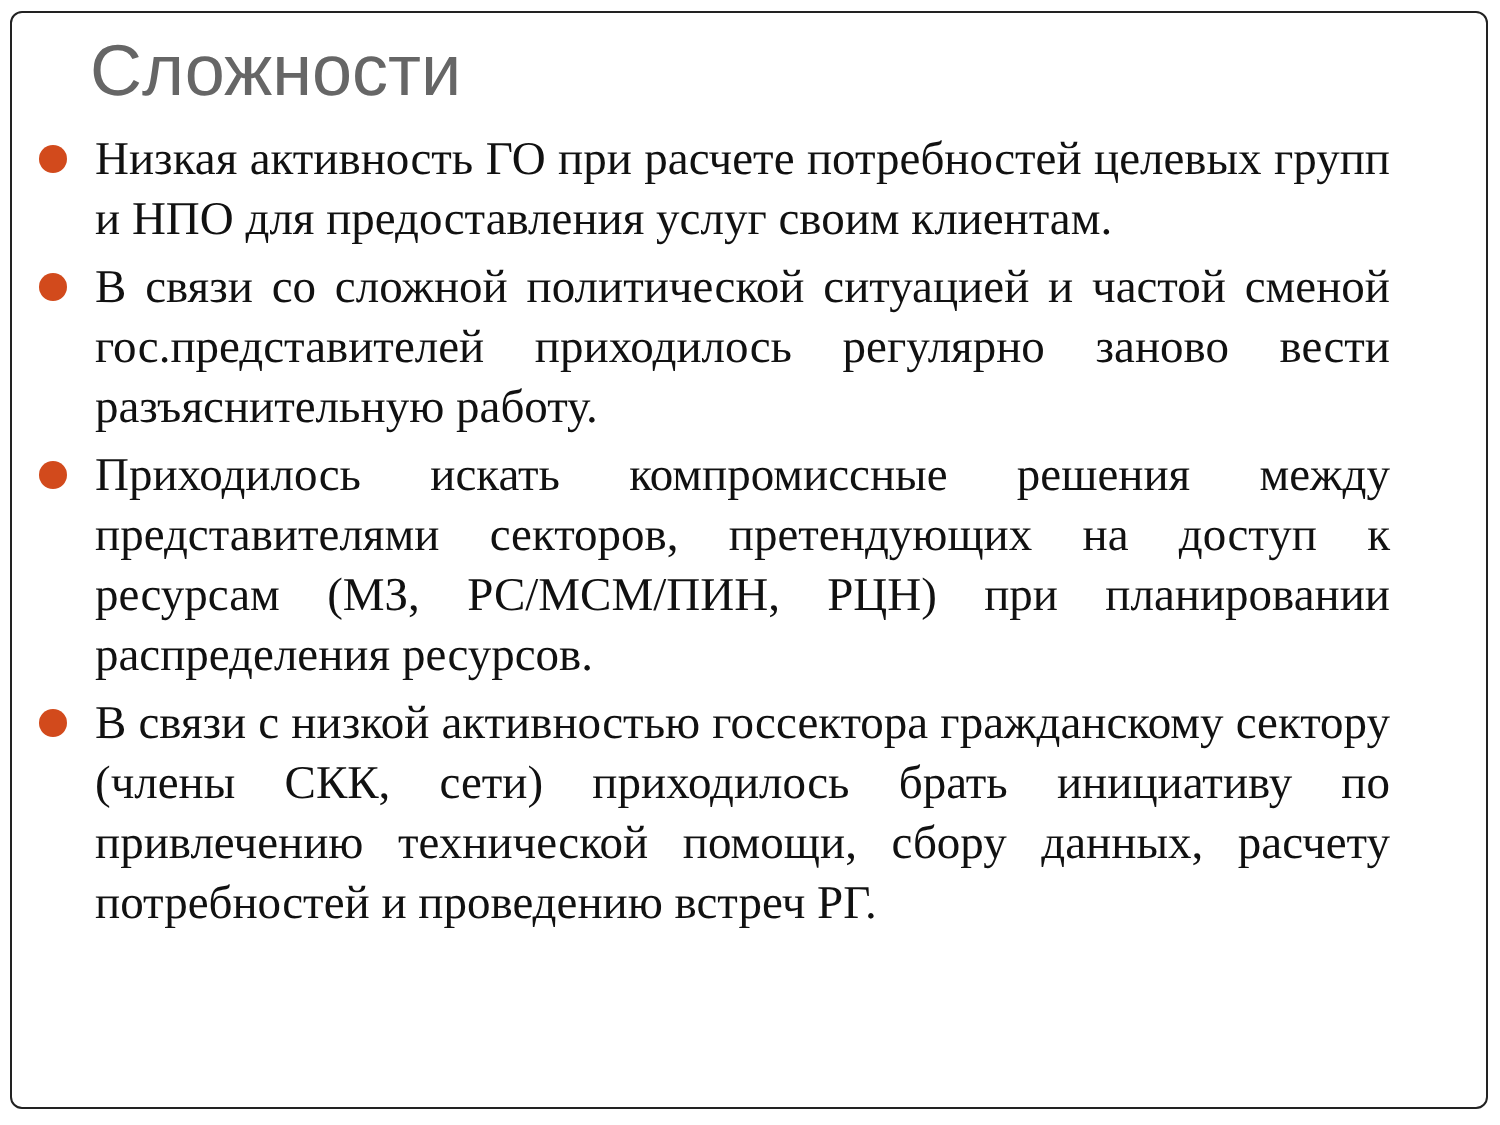Сложности
Низкая активность ГО при расчете потребностей целевых групп и НПО для предоставления услуг своим клиентам.
В связи со сложной политической ситуацией и частой сменой гос.представителей приходилось регулярно заново вести разъяснительную работу.
Приходилось искать компромиссные решения между представителями секторов, претендующих на доступ к ресурсам (МЗ, РС/МСМ/ПИН, РЦН) при планировании распределения ресурсов.
В связи с низкой активностью госсектора гражданскому сектору (члены СКК, сети) приходилось брать инициативу по привлечению технической помощи, сбору данных, расчету потребностей и проведению встреч РГ.